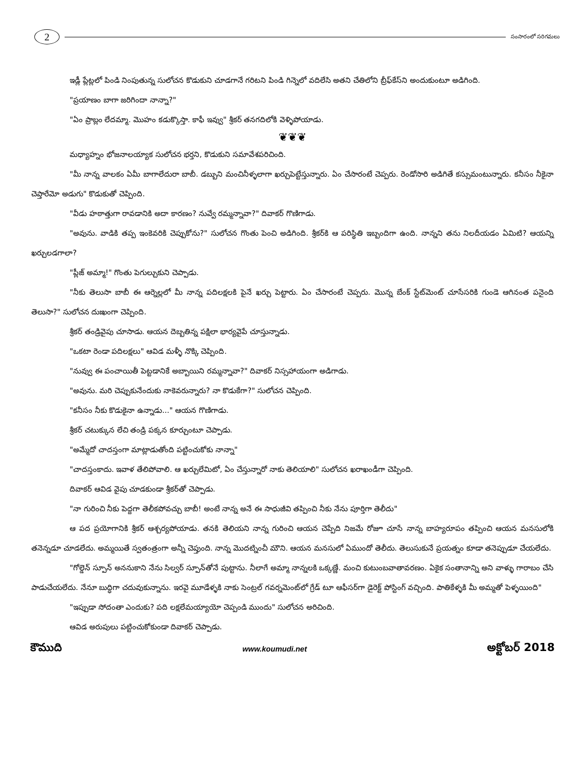2
సంసారంలో సరిగమలు
ఇడ్లీ ప్లేట్లలో పిండి నింపుతున్న సులోచన కొడుకుని చూడగానే గరిటని పిండి గిన్నెలో వదిలేసి అతని చేతిలోని బ్రీఫ్‌కేస్‌ని అందుకుంటూ అడిగింది.
"ప్రయాణం బాగా జరిగిందా నాన్నా?"
"ఏం ప్రాబ్లం లేదమ్మా. మొహం కడుక్కొస్తా. కాఫీ ఇవ్వు" శ్రీకర్ తనగదిలోకి వెళ్ళిపోయాడు.
❦❦❦
మధ్యాహ్నం భోజనాలయ్యాక సులోచన భర్తని, కొడుకుని సమావేశపరిచింది.
"మీ నాన్న వాలకం ఏమీ బాగాలేదురా బాబీ. డబ్బుని మంచినీళ్ళలాగా ఖర్చుపెట్టేస్తున్నారు. ఏం చేసారంటే చెప్పరు. రెండోసారి అడిగితే కస్సుమంటున్నారు. కనీసం నీకైనా చెప్తారేమో అడుగు" కొడుకుతో చెప్పింది.
"వీడు హఠాత్తుగా రావడానికి అదా కారణం? నువ్వే రమ్మన్నావా?" దివాకర్ గొణిగాడు.
"అవును. వాడికి తప్ప ఇంకెవరికి చెప్పుకోను?" సులోచన గొంతు పెంచి అడిగింది. శ్రీకర్‌కి ఆ పరిస్థితి ఇబ్బందిగా ఉంది. నాన్నని తను నిలదీయడం ఏమిటి? ఆయన్ని ఖర్చులడగాలా?
"ప్లీజ్ అమ్మా!" గొంతు పెగుల్చుకుని చెప్పాడు.
"నీకు తెలుసా బాబీ ఈ ఆర్నెల్లలో మీ నాన్న పదిలక్షలకి పైనే ఖర్చు పెట్టారు. ఏం చేసారంటే చెప్పరు. మొన్న బేంక్ స్టేట్‌మెంట్ చూసేసరికి గుండె ఆగినంత పనైంది తెలుసా?" సులోచన దుఃఖంగా చెప్పింది.
శ్రీకర్ తండ్రివైపు చూసాడు. ఆయన దెబ్బతిన్న పక్షిలా భార్యవైపే చూస్తున్నాడు.
"ఒకటా రెండా పదిలక్షలు" ఆవిడ మళ్ళీ నొక్కి చెప్పింది.
"నువ్వు ఈ పంచాయితీ పెట్టడానికే అబ్బాయిని రమ్మన్నావా?" దివాకర్ నిస్సహాయంగా అడిగాడు.
"అవును. మరి చెప్పుకునేందుకు నాకెవరున్నారు? నా కొడుకేగా?" సులోచన చెప్పింది.
"కనీసం నీకు కొడుకైనా ఉన్నాడు..." ఆయన గొణిగాడు.
శ్రీకర్ చటుక్కున లేచి తండ్రి పక్కన కూర్చుంటూ చెప్పాడు.
"అమ్మేదో చాదస్తంగా మాట్లాడుతోంది పట్టించుకోకు నాన్నా"
"చాదస్తంకాదు. ఇవాళ తేలిపోవాలి. ఆ ఖర్చులేమిటో, ఏం చేస్తున్నారో నాకు తెలియాలి" సులోచన ఖరాఖండీగా చెప్పింది.
దివాకర్ ఆవిడ వైపు చూడకుండా శ్రీకర్‌తో చెప్పాడు.
"నా గురించి నీకు పెద్దగా తెలీకపోవచ్చు బాబీ! అంటే నాన్న అనే ఈ సాధుజీవి తప్పించి నీకు నేను పూర్తిగా తెలీదు"
ఆ పద ప్రయోగానికి శ్రీకర్ ఆశ్చర్యపోయాడు. తనకి తెలియని నాన్న గురించి ఆయన చెప్పేది నిజమే రోజూ చూసే నాన్న బాహ్యరూపం తప్పించి ఆయన మనసులోకి తనెన్నడూ చూడలేదు. అమ్మయితే స్వతంత్రంగా అన్నీ చెప్తుంది. నాన్న మొదట్నించీ మౌని. ఆయన మనసులో ఏముందో తెలీదు. తెలుసుకునే ప్రయత్నం కూడా తనెప్పుడూ చేయలేదు.
"గోల్డెన్ స్పూన్ అననుకాని నేను సిల్వర్ స్పూన్‌తోనే పుట్టాను. నీలాగే అమ్మా నాన్నలకి ఒక్కణ్ణే. మంచి కుటుంబవాతావరణం. ఏకైక సంతానాన్ని అని వాళ్ళు గారాబం చేసి పాడుచేయలేదు. నేనూ బుద్ధిగా చదువుకున్నాను. ఇరవై మూడేళ్ళకి నాకు సెంట్రల్ గవర్నమెంట్‌లో గ్రేడ్ టూ ఆఫీసర్‌గా డైరెక్ట్ పోస్టింగ్ వచ్చింది. పాతికేళ్ళకి మీ అమ్మతో పెళ్ళయింది"
"ఇప్పుడా సోదంతా ఎందుకు? పది లక్షలేమయ్యాయో చెప్పండి ముందు" సులోచన అరిచింది.
ఆవిడ అరుపులు పట్టించుకోకుండా దివాకర్ చెప్పాడు.
కౌముది www.koumudi.net అక్టోబర్ 2018